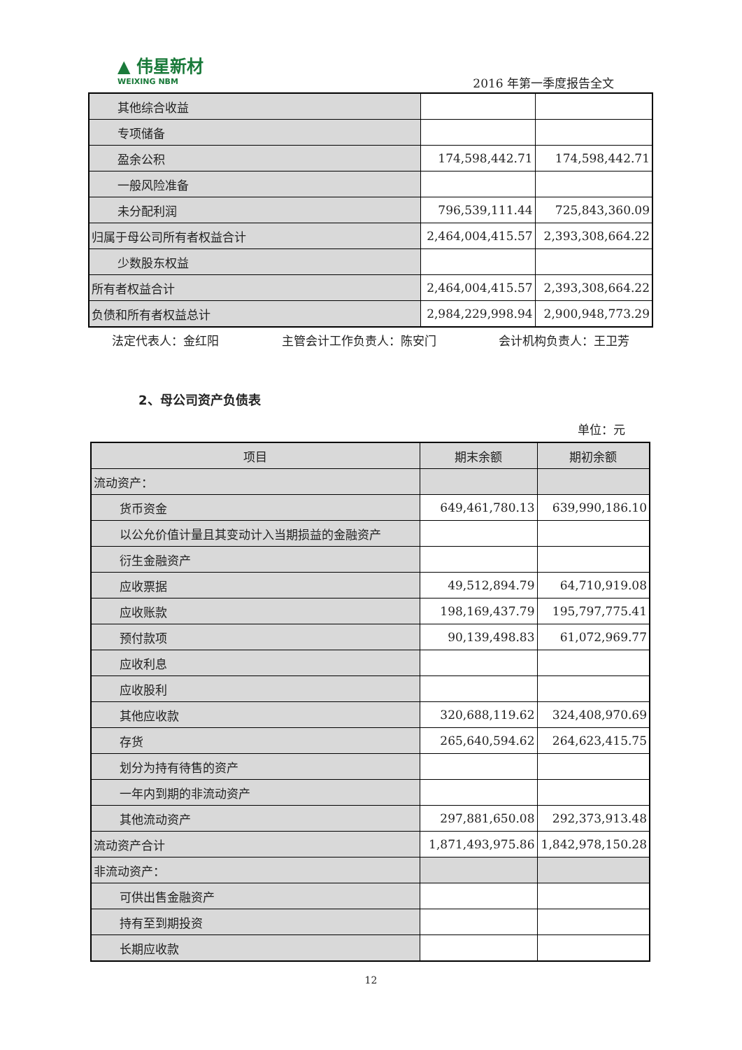▲ 伟星新材
WEIXING NBM
2016 年第一季度报告全文
| 其他综合收益 | | |
| 专项储备 | | |
| 盈余公积 | 174,598,442.71 | 174,598,442.71 |
| 一般风险准备 | | |
| 未分配利润 | 796,539,111.44 | 725,843,360.09 |
| 归属于母公司所有者权益合计 | 2,464,004,415.57 | 2,393,308,664.22 |
| 少数股东权益 | | |
| 所有者权益合计 | 2,464,004,415.57 | 2,393,308,664.22 |
| 负债和所有者权益总计 | 2,984,229,998.94 | 2,900,948,773.29 |
法定代表人：金红阳 主管会计工作负责人：陈安门 会计机构负责人：王卫芳
2、母公司资产负债表
单位：元
| 项目 | 期末余额 | 期初余额 |
| --- | --- | --- |
| 流动资产： | | |
| 货币资金 | 649,461,780.13 | 639,990,186.10 |
| 以公允价值计量且其变动计入当期损益的金融资产 | | |
| 衍生金融资产 | | |
| 应收票据 | 49,512,894.79 | 64,710,919.08 |
| 应收账款 | 198,169,437.79 | 195,797,775.41 |
| 预付款项 | 90,139,498.83 | 61,072,969.77 |
| 应收利息 | | |
| 应收股利 | | |
| 其他应收款 | 320,688,119.62 | 324,408,970.69 |
| 存货 | 265,640,594.62 | 264,623,415.75 |
| 划分为持有待售的资产 | | |
| 一年内到期的非流动资产 | | |
| 其他流动资产 | 297,881,650.08 | 292,373,913.48 |
| 流动资产合计 | 1,871,493,975.86 | 1,842,978,150.28 |
| 非流动资产： | | |
| 可供出售金融资产 | | |
| 持有至到期投资 | | |
| 长期应收款 | | |
12